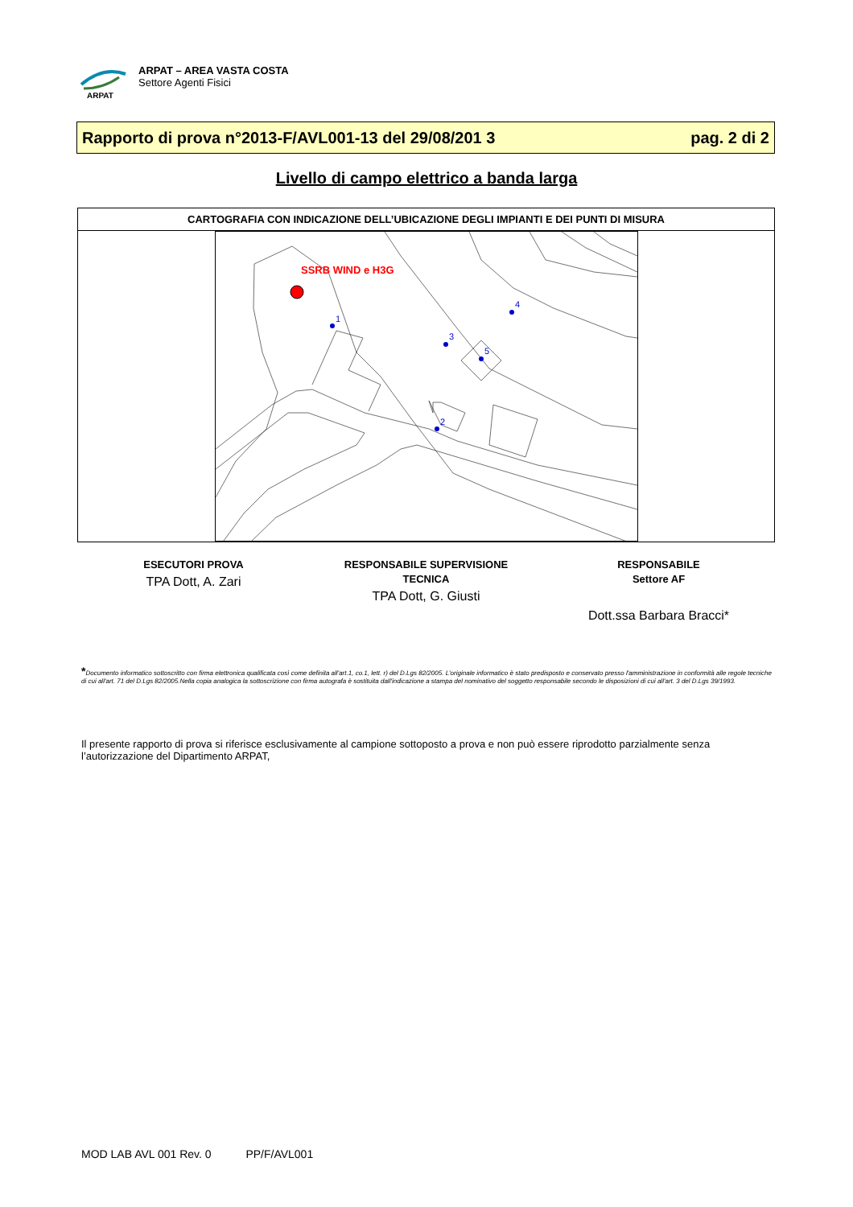ARPAT
ARPAT – AREA VASTA COSTA
Settore Agenti Fisici
Rapporto di prova n°2013-F/AVL001-13 del 29/08/201 3 pag. 2 di 2
Livello di campo elettrico a banda larga
| CARTOGRAFIA CON INDICAZIONE DELL’UBICAZIONE DEGLI IMPIANTI E DEI PUNTI DI MISURA |
| --- |
| SSRB WIND e H3G 1 2 3 4 5 |
ESECUTORI PROVA
TPA Dott, A. Zari
RESPONSABILE SUPERVISIONE
TECNICA
TPA Dott, G. Giusti
RESPONSABILE
Settore AF
Dott.ssa Barbara Bracci*
*Documento informatico sottoscritto con firma elettronica qualificata così come definita all'art.1, co.1, lett. r) del D.Lgs 82/2005. L'originale informatico è stato predisposto e conservato presso l'amministrazione in conformità alle regole tecniche di cui all'art. 71 del D.Lgs 82/2005.Nella copia analogica la sottoscrizione con firma autografa è sostituita dall'indicazione a stampa del nominativo del soggetto responsabile secondo le disposizioni di cui all'art. 3 del D.Lgs 39/1993.
Il presente rapporto di prova si riferisce esclusivamente al campione sottoposto a prova e non può essere riprodotto parzialmente senza l’autorizzazione del Dipartimento ARPAT,
MOD LAB AVL 001 Rev. 0 PP/F/AVL001